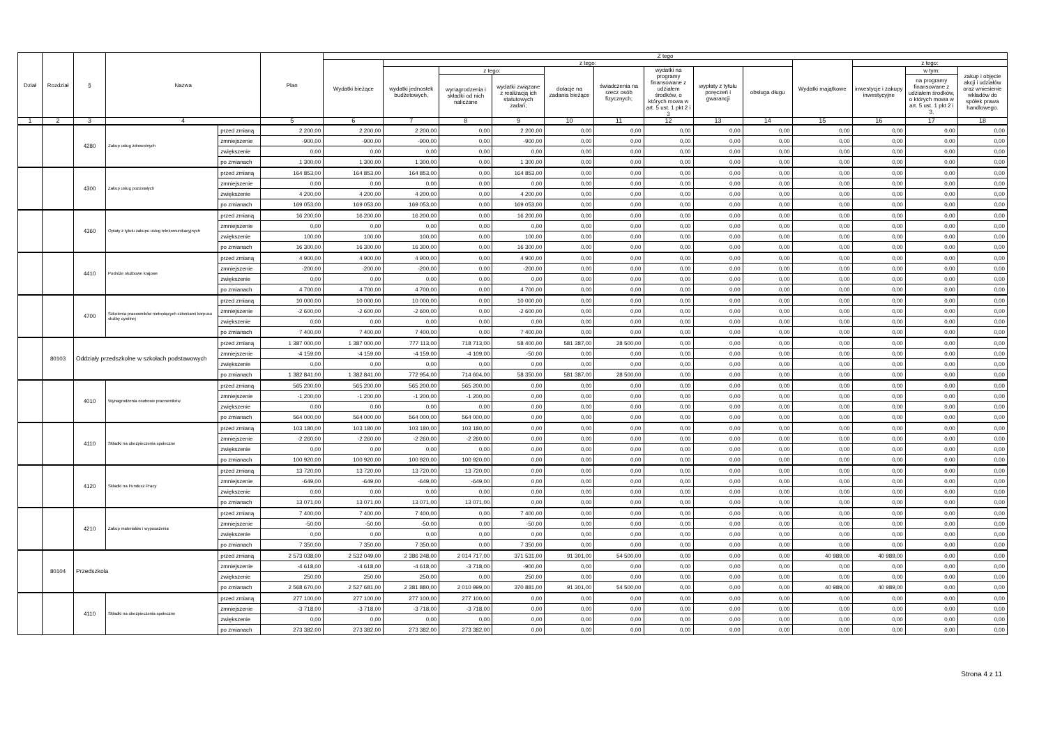| Dział | Rozdział | § | Nazwa | | Plan | Z tego | | | | | | | | | | | | |
| --- | --- | --- | --- | --- | --- | --- | --- | --- | --- | --- | --- | --- | --- | --- | --- | --- | --- | --- |
| | | | | | | Wydatki bieżące | z tego: | | | | | | | | Wydatki majątkowe | z tego: | | |
| | | | | | | | wydatki jednostek budżetowych, | z tego: | | dotacje na zadania bieżące | świadczenia na rzecz osób fizycznych; | wydatki na programy finansowane z udziałem środków, o których mowa w art. 5 ust. 1 pkt 2 i 3 | wypłaty z tytułu poręczeń i gwarancji | obsługa długu | | inwestycje i zakupy inwestycyjne | w tym: | zakup i objęcie akcji i udziałów oraz wniesienie wkładów do spółek prawa handlowego. |
| | | | | | | | | wynagrodzenia i składki od nich naliczane | wydatki związane z realizacją ich statutowych zadań; | | | | | | | | na programy finansowane z udziałem środków, o których mowa w art. 5 ust. 1 pkt 2 i 3, | |
| 1 | 2 | 3 | 4 | | 5 | 6 | 7 | 8 | 9 | 10 | 11 | 12 | 13 | 14 | 15 | 16 | 17 | 18 |
| | | 4280 | Zakup usług zdrowotnych | przed zmianą | 2 200,00 | 2 200,00 | 2 200,00 | 0,00 | 2 200,00 | 0,00 | 0,00 | 0,00 | 0,00 | 0,00 | 0,00 | 0,00 | 0,00 | 0,00 |
| | | | | zmniejszenie | -900,00 | -900,00 | -900,00 | 0,00 | -900,00 | 0,00 | 0,00 | 0,00 | 0,00 | 0,00 | 0,00 | 0,00 | 0,00 | 0,00 |
| | | | | zwiększenie | 0,00 | 0,00 | 0,00 | 0,00 | 0,00 | 0,00 | 0,00 | 0,00 | 0,00 | 0,00 | 0,00 | 0,00 | 0,00 | 0,00 |
| | | | | po zmianach | 1 300,00 | 1 300,00 | 1 300,00 | 0,00 | 1 300,00 | 0,00 | 0,00 | 0,00 | 0,00 | 0,00 | 0,00 | 0,00 | 0,00 | 0,00 |
| | | 4300 | Zakup usług pozostałych | przed zmianą | 164 853,00 | 164 853,00 | 164 853,00 | 0,00 | 164 853,00 | 0,00 | 0,00 | 0,00 | 0,00 | 0,00 | 0,00 | 0,00 | 0,00 | 0,00 |
| | | | | zmniejszenie | 0,00 | 0,00 | 0,00 | 0,00 | 0,00 | 0,00 | 0,00 | 0,00 | 0,00 | 0,00 | 0,00 | 0,00 | 0,00 | 0,00 |
| | | | | zwiększenie | 4 200,00 | 4 200,00 | 4 200,00 | 0,00 | 4 200,00 | 0,00 | 0,00 | 0,00 | 0,00 | 0,00 | 0,00 | 0,00 | 0,00 | 0,00 |
| | | | | po zmianach | 169 053,00 | 169 053,00 | 169 053,00 | 0,00 | 169 053,00 | 0,00 | 0,00 | 0,00 | 0,00 | 0,00 | 0,00 | 0,00 | 0,00 | 0,00 |
| | | 4360 | Opłaty z tytułu zakupu usług telekomunikacyjnych | przed zmianą | 16 200,00 | 16 200,00 | 16 200,00 | 0,00 | 16 200,00 | 0,00 | 0,00 | 0,00 | 0,00 | 0,00 | 0,00 | 0,00 | 0,00 | 0,00 |
| | | | | zmniejszenie | 0,00 | 0,00 | 0,00 | 0,00 | 0,00 | 0,00 | 0,00 | 0,00 | 0,00 | 0,00 | 0,00 | 0,00 | 0,00 | 0,00 |
| | | | | zwiększenie | 100,00 | 100,00 | 100,00 | 0,00 | 100,00 | 0,00 | 0,00 | 0,00 | 0,00 | 0,00 | 0,00 | 0,00 | 0,00 | 0,00 |
| | | | | po zmianach | 16 300,00 | 16 300,00 | 16 300,00 | 0,00 | 16 300,00 | 0,00 | 0,00 | 0,00 | 0,00 | 0,00 | 0,00 | 0,00 | 0,00 | 0,00 |
| | | 4410 | Podróże służbowe krajowe | przed zmianą | 4 900,00 | 4 900,00 | 4 900,00 | 0,00 | 4 900,00 | 0,00 | 0,00 | 0,00 | 0,00 | 0,00 | 0,00 | 0,00 | 0,00 | 0,00 |
| | | | | zmniejszenie | -200,00 | -200,00 | -200,00 | 0,00 | -200,00 | 0,00 | 0,00 | 0,00 | 0,00 | 0,00 | 0,00 | 0,00 | 0,00 | 0,00 |
| | | | | zwiększenie | 0,00 | 0,00 | 0,00 | 0,00 | 0,00 | 0,00 | 0,00 | 0,00 | 0,00 | 0,00 | 0,00 | 0,00 | 0,00 | 0,00 |
| | | | | po zmianach | 4 700,00 | 4 700,00 | 4 700,00 | 0,00 | 4 700,00 | 0,00 | 0,00 | 0,00 | 0,00 | 0,00 | 0,00 | 0,00 | 0,00 | 0,00 |
| | | 4700 | Szkolenia pracowników niebędących członkami korpusu służby cywilnej | przed zmianą | 10 000,00 | 10 000,00 | 10 000,00 | 0,00 | 10 000,00 | 0,00 | 0,00 | 0,00 | 0,00 | 0,00 | 0,00 | 0,00 | 0,00 | 0,00 |
| | | | | zmniejszenie | -2 600,00 | -2 600,00 | -2 600,00 | 0,00 | -2 600,00 | 0,00 | 0,00 | 0,00 | 0,00 | 0,00 | 0,00 | 0,00 | 0,00 | 0,00 |
| | | | | zwiększenie | 0,00 | 0,00 | 0,00 | 0,00 | 0,00 | 0,00 | 0,00 | 0,00 | 0,00 | 0,00 | 0,00 | 0,00 | 0,00 | 0,00 |
| | | | | po zmianach | 7 400,00 | 7 400,00 | 7 400,00 | 0,00 | 7 400,00 | 0,00 | 0,00 | 0,00 | 0,00 | 0,00 | 0,00 | 0,00 | 0,00 | 0,00 |
| | 80103 | Oddziały przedszkolne w szkołach podstawowych | | przed zmianą | 1 387 000,00 | 1 387 000,00 | 777 113,00 | 718 713,00 | 58 400,00 | 581 387,00 | 28 500,00 | 0,00 | 0,00 | 0,00 | 0,00 | 0,00 | 0,00 | 0,00 |
| | | | | zmniejszenie | -4 159,00 | -4 159,00 | -4 159,00 | -4 109,00 | -50,00 | 0,00 | 0,00 | 0,00 | 0,00 | 0,00 | 0,00 | 0,00 | 0,00 | 0,00 |
| | | | | zwiększenie | 0,00 | 0,00 | 0,00 | 0,00 | 0,00 | 0,00 | 0,00 | 0,00 | 0,00 | 0,00 | 0,00 | 0,00 | 0,00 | 0,00 |
| | | | | po zmianach | 1 382 841,00 | 1 382 841,00 | 772 954,00 | 714 604,00 | 58 350,00 | 581 387,00 | 28 500,00 | 0,00 | 0,00 | 0,00 | 0,00 | 0,00 | 0,00 | 0,00 |
| | | 4010 | Wynagrodzenia osobowe pracowników | przed zmianą | 565 200,00 | 565 200,00 | 565 200,00 | 565 200,00 | 0,00 | 0,00 | 0,00 | 0,00 | 0,00 | 0,00 | 0,00 | 0,00 | 0,00 | 0,00 |
| | | | | zmniejszenie | -1 200,00 | -1 200,00 | -1 200,00 | -1 200,00 | 0,00 | 0,00 | 0,00 | 0,00 | 0,00 | 0,00 | 0,00 | 0,00 | 0,00 | 0,00 |
| | | | | zwiększenie | 0,00 | 0,00 | 0,00 | 0,00 | 0,00 | 0,00 | 0,00 | 0,00 | 0,00 | 0,00 | 0,00 | 0,00 | 0,00 | 0,00 |
| | | | | po zmianach | 564 000,00 | 564 000,00 | 564 000,00 | 564 000,00 | 0,00 | 0,00 | 0,00 | 0,00 | 0,00 | 0,00 | 0,00 | 0,00 | 0,00 | 0,00 |
| | | 4110 | Składki na ubezpieczenia społeczne | przed zmianą | 103 180,00 | 103 180,00 | 103 180,00 | 103 180,00 | 0,00 | 0,00 | 0,00 | 0,00 | 0,00 | 0,00 | 0,00 | 0,00 | 0,00 | 0,00 |
| | | | | zmniejszenie | -2 260,00 | -2 260,00 | -2 260,00 | -2 260,00 | 0,00 | 0,00 | 0,00 | 0,00 | 0,00 | 0,00 | 0,00 | 0,00 | 0,00 | 0,00 |
| | | | | zwiększenie | 0,00 | 0,00 | 0,00 | 0,00 | 0,00 | 0,00 | 0,00 | 0,00 | 0,00 | 0,00 | 0,00 | 0,00 | 0,00 | 0,00 |
| | | | | po zmianach | 100 920,00 | 100 920,00 | 100 920,00 | 100 920,00 | 0,00 | 0,00 | 0,00 | 0,00 | 0,00 | 0,00 | 0,00 | 0,00 | 0,00 | 0,00 |
| | | 4120 | Składki na Fundusz Pracy | przed zmianą | 13 720,00 | 13 720,00 | 13 720,00 | 13 720,00 | 0,00 | 0,00 | 0,00 | 0,00 | 0,00 | 0,00 | 0,00 | 0,00 | 0,00 | 0,00 |
| | | | | zmniejszenie | -649,00 | -649,00 | -649,00 | -649,00 | 0,00 | 0,00 | 0,00 | 0,00 | 0,00 | 0,00 | 0,00 | 0,00 | 0,00 | 0,00 |
| | | | | zwiększenie | 0,00 | 0,00 | 0,00 | 0,00 | 0,00 | 0,00 | 0,00 | 0,00 | 0,00 | 0,00 | 0,00 | 0,00 | 0,00 | 0,00 |
| | | | | po zmianach | 13 071,00 | 13 071,00 | 13 071,00 | 13 071,00 | 0,00 | 0,00 | 0,00 | 0,00 | 0,00 | 0,00 | 0,00 | 0,00 | 0,00 | 0,00 |
| | | 4210 | Zakup materiałów i wyposażenia | przed zmianą | 7 400,00 | 7 400,00 | 7 400,00 | 0,00 | 7 400,00 | 0,00 | 0,00 | 0,00 | 0,00 | 0,00 | 0,00 | 0,00 | 0,00 | 0,00 |
| | | | | zmniejszenie | -50,00 | -50,00 | -50,00 | 0,00 | -50,00 | 0,00 | 0,00 | 0,00 | 0,00 | 0,00 | 0,00 | 0,00 | 0,00 | 0,00 |
| | | | | zwiększenie | 0,00 | 0,00 | 0,00 | 0,00 | 0,00 | 0,00 | 0,00 | 0,00 | 0,00 | 0,00 | 0,00 | 0,00 | 0,00 | 0,00 |
| | | | | po zmianach | 7 350,00 | 7 350,00 | 7 350,00 | 0,00 | 7 350,00 | 0,00 | 0,00 | 0,00 | 0,00 | 0,00 | 0,00 | 0,00 | 0,00 | 0,00 |
| | 80104 | Przedszkola | | przed zmianą | 2 573 038,00 | 2 532 049,00 | 2 386 248,00 | 2 014 717,00 | 371 531,00 | 91 301,00 | 54 500,00 | 0,00 | 0,00 | 0,00 | 40 989,00 | 40 989,00 | 0,00 | 0,00 |
| | | | | zmniejszenie | -4 618,00 | -4 618,00 | -4 618,00 | -3 718,00 | -900,00 | 0,00 | 0,00 | 0,00 | 0,00 | 0,00 | 0,00 | 0,00 | 0,00 | 0,00 |
| | | | | zwiększenie | 250,00 | 250,00 | 250,00 | 0,00 | 250,00 | 0,00 | 0,00 | 0,00 | 0,00 | 0,00 | 0,00 | 0,00 | 0,00 | 0,00 |
| | | | | po zmianach | 2 568 670,00 | 2 527 681,00 | 2 381 880,00 | 2 010 999,00 | 370 881,00 | 91 301,00 | 54 500,00 | 0,00 | 0,00 | 0,00 | 40 989,00 | 40 989,00 | 0,00 | 0,00 |
| | | 4110 | Składki na ubezpieczenia społeczne | przed zmianą | 277 100,00 | 277 100,00 | 277 100,00 | 277 100,00 | 0,00 | 0,00 | 0,00 | 0,00 | 0,00 | 0,00 | 0,00 | 0,00 | 0,00 | 0,00 |
| | | | | zmniejszenie | -3 718,00 | -3 718,00 | -3 718,00 | -3 718,00 | 0,00 | 0,00 | 0,00 | 0,00 | 0,00 | 0,00 | 0,00 | 0,00 | 0,00 | 0,00 |
| | | | | zwiększenie | 0,00 | 0,00 | 0,00 | 0,00 | 0,00 | 0,00 | 0,00 | 0,00 | 0,00 | 0,00 | 0,00 | 0,00 | 0,00 | 0,00 |
| | | | | po zmianach | 273 382,00 | 273 382,00 | 273 382,00 | 273 382,00 | 0,00 | 0,00 | 0,00 | 0,00 | 0,00 | 0,00 | 0,00 | 0,00 | 0,00 | 0,00 |
Strona 4 z 11